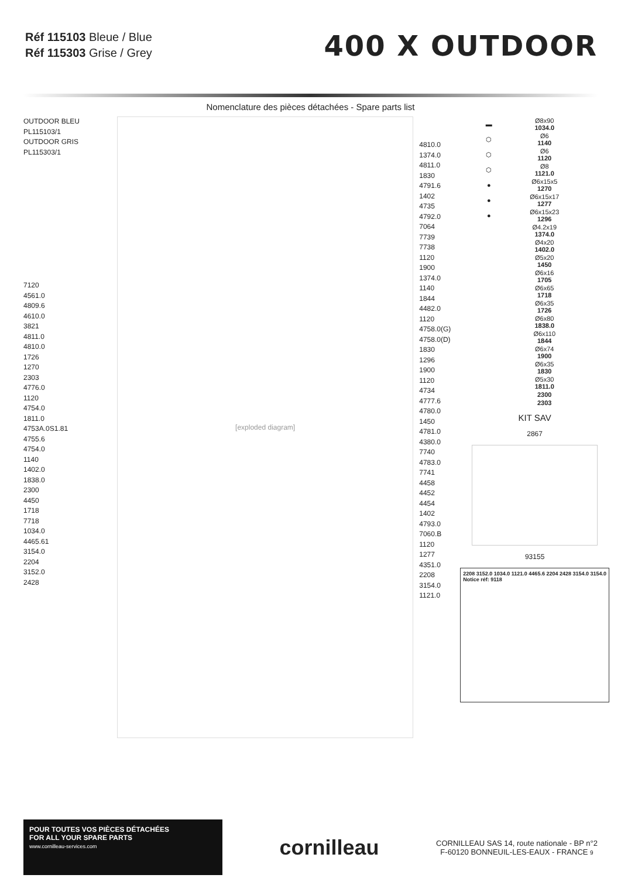Réf 115103 Bleue / Blue
Réf 115303 Grise / Grey
400 X OUTDOOR
Nomenclature des pièces détachées - Spare parts list
OUTDOOR BLEU PL115103/1
OUTDOOR GRIS PL115303/1
7120
4561.0
4809.6
4610.0
3821
4811.0
4810.0
1726
1270
2303
4776.0
1120
4754.0
1811.0
4753A.0S1.81
4755.6
4754.0
1140
1402.0
1838.0
2300
4450
1718
7718
1034.0
4465.61
3154.0
2204
3152.0
2428
[exploded diagram]
4810.0
1374.0
4811.0
1830
4791.6
1402
4735
4792.0
7064
7739
7738
1120
1900
1374.0
1140
1844
4482.0
1120
4758.0(G)
4758.0(D)
1830
1296
1900
1120
4734
4777.6
4780.0
1450
4781.0
4380.0
7740
4783.0
7741
4458
4452
4454
1402
4793.0
7060.B
1120
1277
4351.0
2208
3154.0
1121.0
| ▬ | Ø8x90 1034.0 |
| ⬡ | Ø6 1140 |
| ⬡ | Ø6 1120 |
| ⬡ | Ø8 1121.0 |
| ● | Ø6x15x5 1270 |
| ● | Ø6x15x17 1277 |
| ● | Ø6x15x23 1296 |
| | Ø4.2x19 1374.0 |
| | Ø4x20 1402.0 |
| | Ø5x20 1450 |
| | Ø6x16 1705 |
| | Ø6x65 1718 |
| | Ø6x35 1726 |
| | Ø6x80 1838.0 |
| | Ø6x110 1844 |
| | Ø6x74 1900 |
| | Ø6x35 1830 |
| | Ø5x30 1811.0 |
| | 2300 |
| | 2303 |
KIT SAV
2867
93155
2208 3152.0 1034.0 1121.0 4465.6 2204 2428 3154.0 3154.0
Notice réf: 9118
POUR TOUTES VOS PIÈCES DÉTACHÉES
FOR ALL YOUR SPARE PARTS
www.cornilleau-services.com
cornilleau
CORNILLEAU SAS 14, route nationale - BP n°2
F-60120 BONNEUIL-LES-EAUX - FRANCE 9